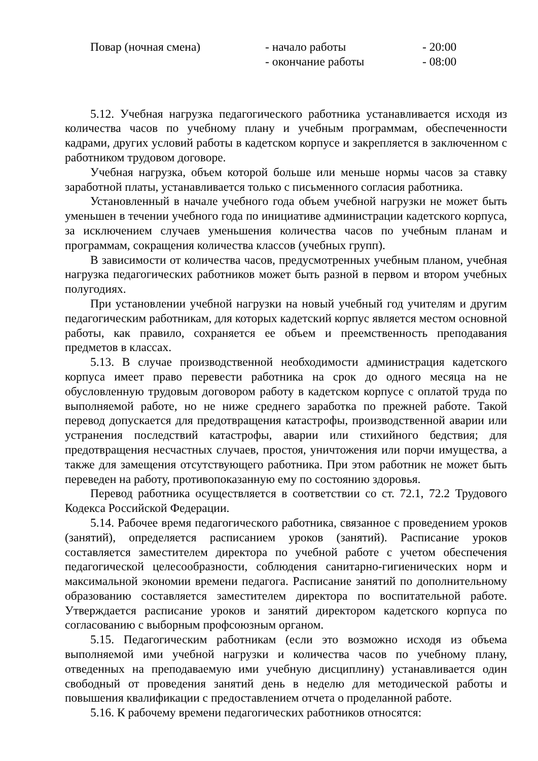Повар (ночная смена)
- начало работы
- 20:00
- окончание работы
- 08:00
5.12. Учебная нагрузка педагогического работника устанавливается исходя из количества часов по учебному плану и учебным программам, обеспеченности кадрами, других условий работы в кадетском корпусе и закрепляется в заключенном с работником трудовом договоре.
Учебная нагрузка, объем которой больше или меньше нормы часов за ставку заработной платы, устанавливается только с письменного согласия работника.
Установленный в начале учебного года объем учебной нагрузки не может быть уменьшен в течении учебного года по инициативе администрации кадетского корпуса, за исключением случаев уменьшения количества часов по учебным планам и программам, сокращения количества классов (учебных групп).
В зависимости от количества часов, предусмотренных учебным планом, учебная нагрузка педагогических работников может быть разной в первом и втором учебных полугодиях.
При установлении учебной нагрузки на новый учебный год учителям и другим педагогическим работникам, для которых кадетский корпус является местом основной работы, как правило, сохраняется ее объем и преемственность преподавания предметов в классах.
5.13. В случае производственной необходимости администрация кадетского корпуса имеет право перевести работника на срок до одного месяца на не обусловленную трудовым договором работу в кадетском корпусе с оплатой труда по выполняемой работе, но не ниже среднего заработка по прежней работе. Такой перевод допускается для предотвращения катастрофы, производственной аварии или устранения последствий катастрофы, аварии или стихийного бедствия; для предотвращения несчастных случаев, простоя, уничтожения или порчи имущества, а также для замещения отсутствующего работника. При этом работник не может быть переведен на работу, противопоказанную ему по состоянию здоровья.
Перевод работника осуществляется в соответствии со ст. 72.1, 72.2 Трудового Кодекса Российской Федерации.
5.14. Рабочее время педагогического работника, связанное с проведением уроков (занятий), определяется расписанием уроков (занятий). Расписание уроков составляется заместителем директора по учебной работе с учетом обеспечения педагогической целесообразности, соблюдения санитарно-гигиенических норм и максимальной экономии времени педагога. Расписание занятий по дополнительному образованию составляется заместителем директора по воспитательной работе. Утверждается расписание уроков и занятий директором кадетского корпуса по согласованию с выборным профсоюзным органом.
5.15. Педагогическим работникам (если это возможно исходя из объема выполняемой ими учебной нагрузки и количества часов по учебному плану, отведенных на преподаваемую ими учебную дисциплину) устанавливается один свободный от проведения занятий день в неделю для методической работы и повышения квалификации с предоставлением отчета о проделанной работе.
5.16. К рабочему времени педагогических работников относятся: